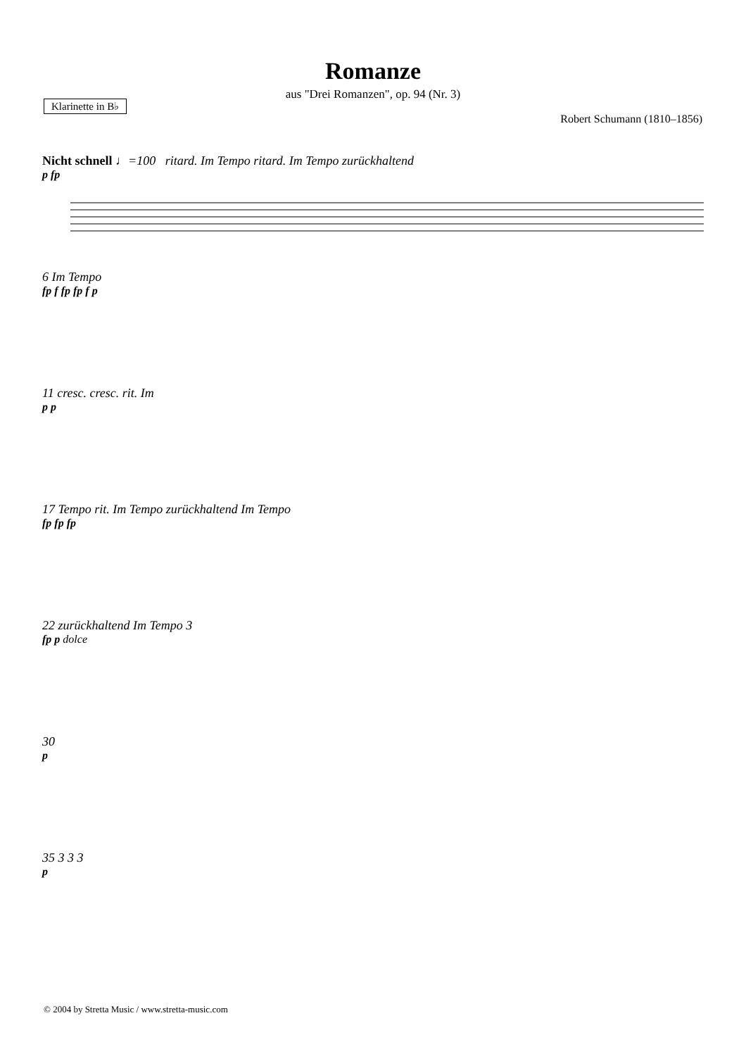Romanze
aus "Drei Romanzen", op. 94 (Nr. 3)
Klarinette in B♭
Robert Schumann (1810–1856)
Nicht schnell ♩=100 ritard. Im Tempo ritard. Im Tempo zurückhaltend
p fp
6 Im Tempo
fp f fp fp f p
11 cresc. cresc. rit. Im
p p
17 Tempo rit. Im Tempo zurückhaltend Im Tempo
fp fp fp
22 zurückhaltend Im Tempo 3
fp p dolce
30
p
35 3 3 3
p
© 2004 by Stretta Music / www.stretta-music.com